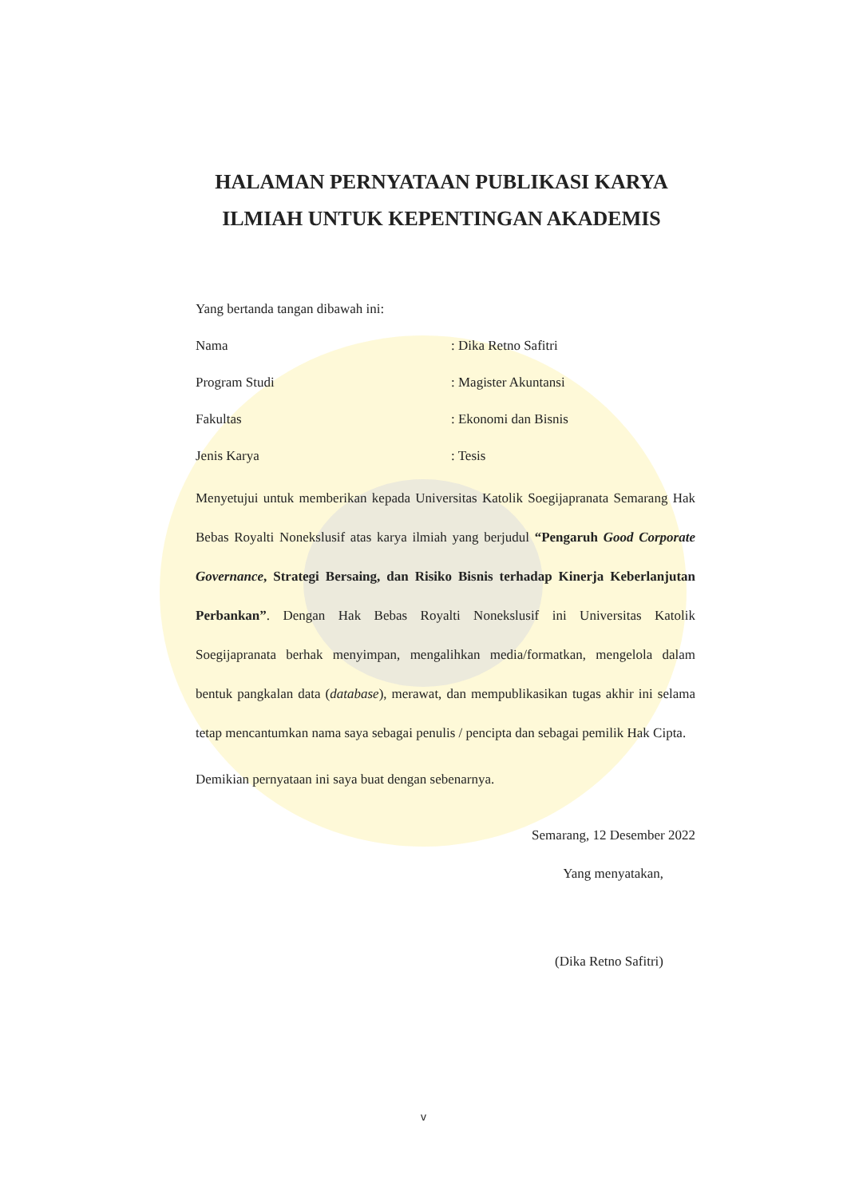HALAMAN PERNYATAAN PUBLIKASI KARYA
ILMIAH UNTUK KEPENTINGAN AKADEMIS
Yang bertanda tangan dibawah ini:
Nama: Dika Retno Safitri
Program Studi: Magister Akuntansi
Fakultas: Ekonomi dan Bisnis
Jenis Karya: Tesis
Menyetujui untuk memberikan kepada Universitas Katolik Soegijapranata Semarang Hak Bebas Royalti Nonekslusif atas karya ilmiah yang berjudul “Pengaruh Good Corporate Governance, Strategi Bersaing, dan Risiko Bisnis terhadap Kinerja Keberlanjutan Perbankan”. Dengan Hak Bebas Royalti Nonekslusif ini Universitas Katolik Soegijapranata berhak menyimpan, mengalihkan media/formatkan, mengelola dalam bentuk pangkalan data (database), merawat, dan mempublikasikan tugas akhir ini selama tetap mencantumkan nama saya sebagai penulis / pencipta dan sebagai pemilik Hak Cipta.
Demikian pernyataan ini saya buat dengan sebenarnya.
Semarang, 12 Desember 2022
Yang menyatakan,
(Dika Retno Safitri)
v